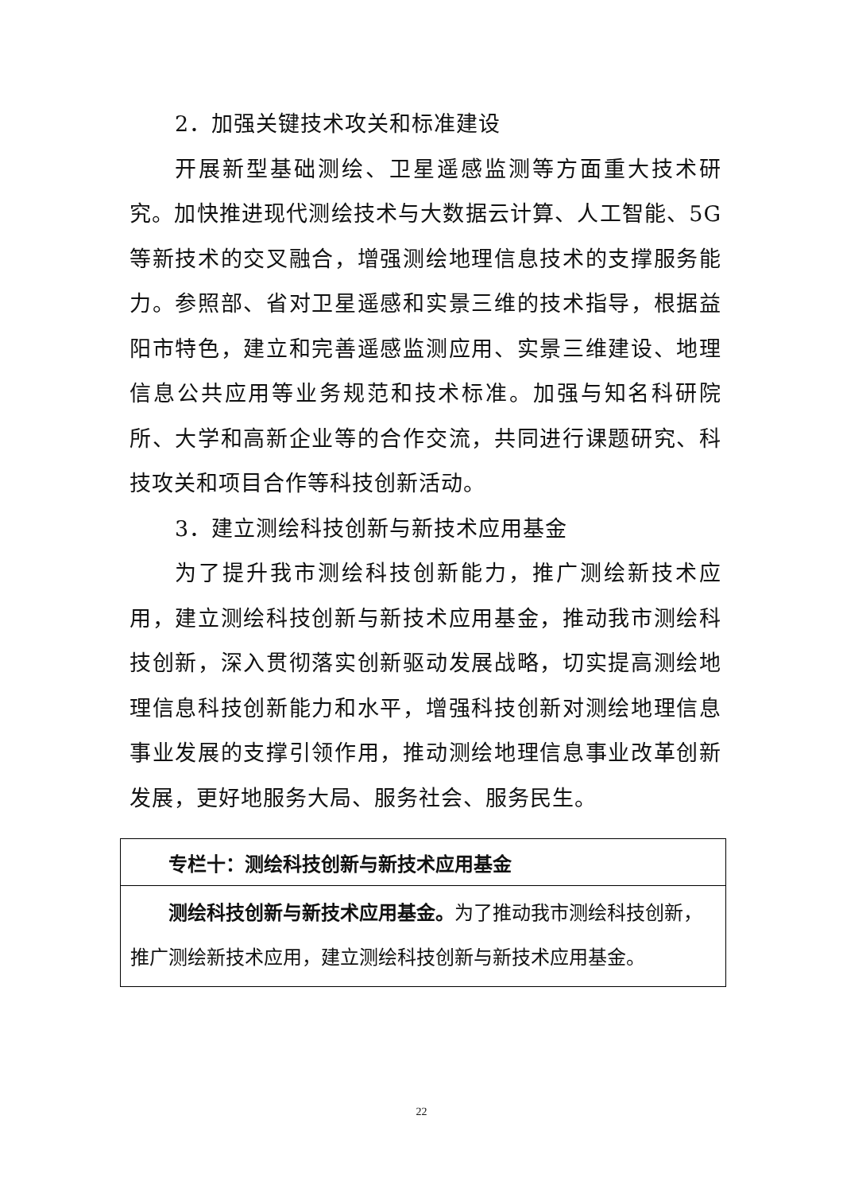2．加强关键技术攻关和标准建设
开展新型基础测绘、卫星遥感监测等方面重大技术研究。加快推进现代测绘技术与大数据云计算、人工智能、5G等新技术的交叉融合，增强测绘地理信息技术的支撑服务能力。参照部、省对卫星遥感和实景三维的技术指导，根据益阳市特色，建立和完善遥感监测应用、实景三维建设、地理信息公共应用等业务规范和技术标准。加强与知名科研院所、大学和高新企业等的合作交流，共同进行课题研究、科技攻关和项目合作等科技创新活动。
3．建立测绘科技创新与新技术应用基金
为了提升我市测绘科技创新能力，推广测绘新技术应用，建立测绘科技创新与新技术应用基金，推动我市测绘科技创新，深入贯彻落实创新驱动发展战略，切实提高测绘地理信息科技创新能力和水平，增强科技创新对测绘地理信息事业发展的支撑引领作用，推动测绘地理信息事业改革创新发展，更好地服务大局、服务社会、服务民生。
| 专栏十：测绘科技创新与新技术应用基金 |
| 测绘科技创新与新技术应用基金。 为了推动我市测绘科技创新，推广测绘新技术应用，建立测绘科技创新与新技术应用基金。 |
22